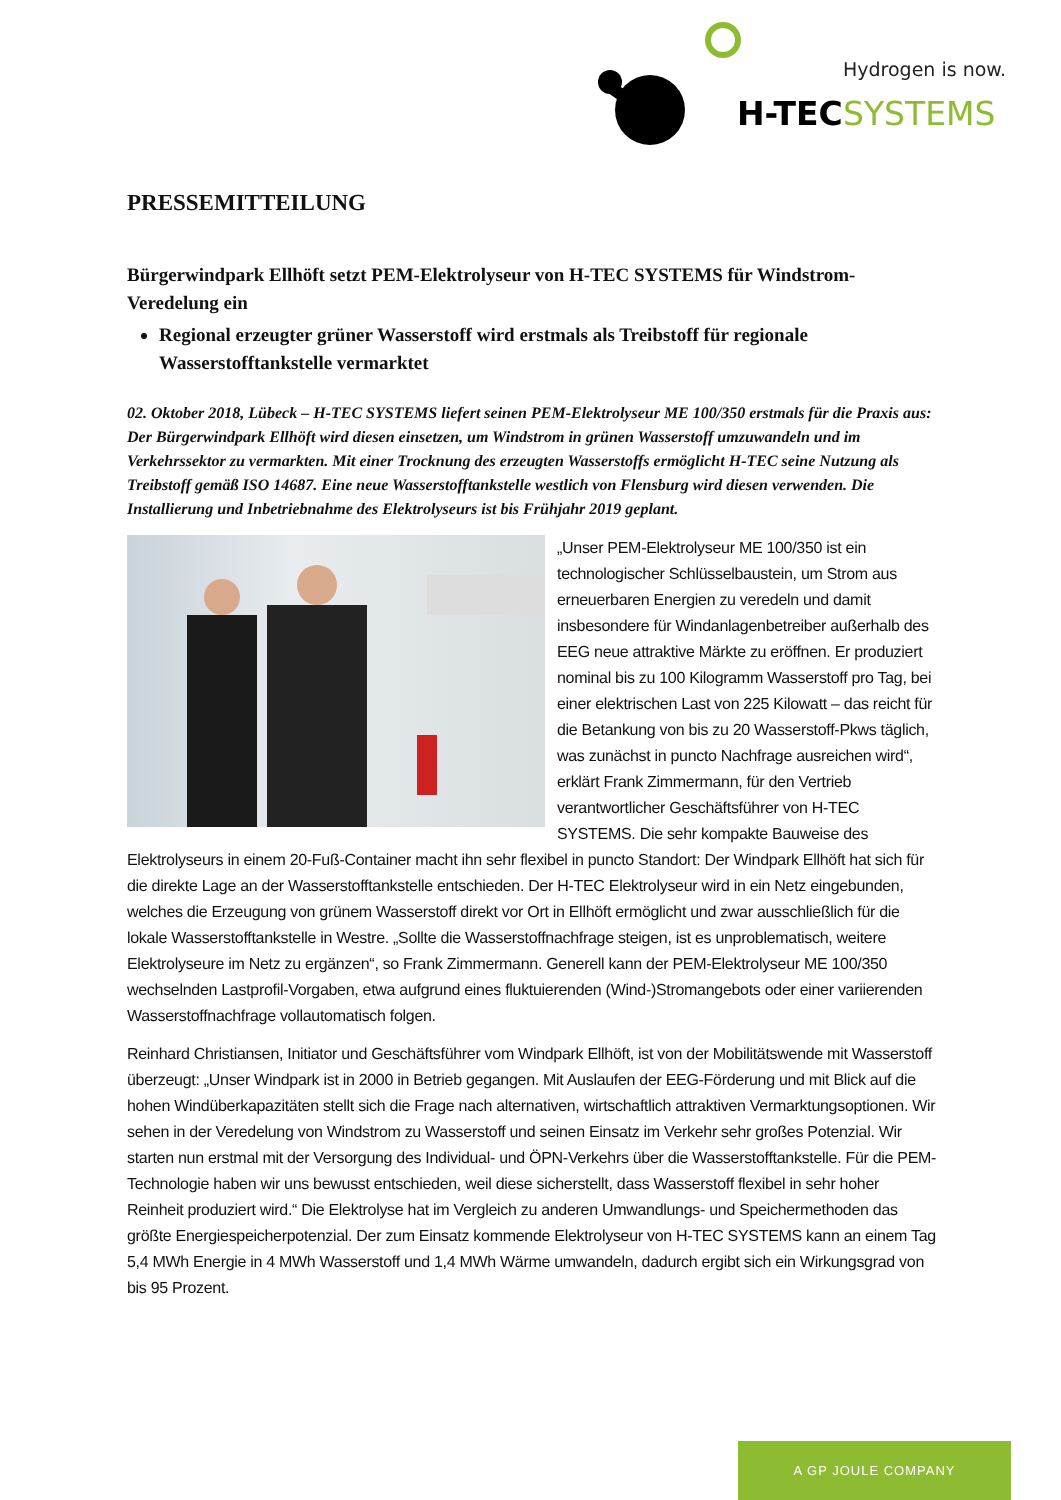Hydrogen is now.
H-TEC
SYSTEMS
PRESSEMITTEILUNG
Bürgerwindpark Ellhöft setzt PEM-Elektrolyseur von H-TEC SYSTEMS für Windstrom-Veredelung ein
Regional erzeugter grüner Wasserstoff wird erstmals als Treibstoff für regionale Wasserstofftankstelle vermarktet
02. Oktober 2018, Lübeck – H-TEC SYSTEMS liefert seinen PEM-Elektrolyseur ME 100/350 erstmals für die Praxis aus: Der Bürgerwindpark Ellhöft wird diesen einsetzen, um Windstrom in grünen Wasserstoff umzuwandeln und im Verkehrssektor zu vermarkten. Mit einer Trocknung des erzeugten Wasserstoffs ermöglicht H-TEC seine Nutzung als Treibstoff gemäß ISO 14687. Eine neue Wasserstofftankstelle westlich von Flensburg wird diesen verwenden. Die Installierung und Inbetriebnahme des Elektrolyseurs ist bis Frühjahr 2019 geplant.
„Unser PEM-Elektrolyseur ME 100/350 ist ein technologischer Schlüsselbaustein, um Strom aus erneuerbaren Energien zu veredeln und damit insbesondere für Windanlagenbetreiber außerhalb des EEG neue attraktive Märkte zu eröffnen. Er produziert nominal bis zu 100 Kilogramm Wasserstoff pro Tag, bei einer elektrischen Last von 225 Kilowatt – das reicht für die Betankung von bis zu 20 Wasserstoff-Pkws täglich, was zunächst in puncto Nachfrage ausreichen wird“, erklärt Frank Zimmermann, für den Vertrieb verantwortlicher Geschäftsführer von H-TEC SYSTEMS. Die sehr kompakte Bauweise des Elektrolyseurs in einem 20-Fuß-Container macht ihn sehr flexibel in puncto Standort: Der Windpark Ellhöft hat sich für die direkte Lage an der Wasserstofftankstelle entschieden. Der H-TEC Elektrolyseur wird in ein Netz eingebunden, welches die Erzeugung von grünem Wasserstoff direkt vor Ort in Ellhöft ermöglicht und zwar ausschließlich für die lokale Wasserstofftankstelle in Westre. „Sollte die Wasserstoffnachfrage steigen, ist es unproblematisch, weitere Elektrolyseure im Netz zu ergänzen“, so Frank Zimmermann. Generell kann der PEM-Elektrolyseur ME 100/350 wechselnden Lastprofil-Vorgaben, etwa aufgrund eines fluktuierenden (Wind-)Stromangebots oder einer variierenden Wasserstoffnachfrage vollautomatisch folgen.
Reinhard Christiansen, Initiator und Geschäftsführer vom Windpark Ellhöft, ist von der Mobilitätswende mit Wasserstoff überzeugt: „Unser Windpark ist in 2000 in Betrieb gegangen. Mit Auslaufen der EEG-Förderung und mit Blick auf die hohen Windüberkapazitäten stellt sich die Frage nach alternativen, wirtschaftlich attraktiven Vermarktungsoptionen. Wir sehen in der Veredelung von Windstrom zu Wasserstoff und seinen Einsatz im Verkehr sehr großes Potenzial. Wir starten nun erstmal mit der Versorgung des Individual- und ÖPN-Verkehrs über die Wasserstofftankstelle. Für die PEM-Technologie haben wir uns bewusst entschieden, weil diese sicherstellt, dass Wasserstoff flexibel in sehr hoher Reinheit produziert wird.“ Die Elektrolyse hat im Vergleich zu anderen Umwandlungs- und Speichermethoden das größte Energiespeicherpotenzial. Der zum Einsatz kommende Elektrolyseur von H-TEC SYSTEMS kann an einem Tag 5,4 MWh Energie in 4 MWh Wasserstoff und 1,4 MWh Wärme umwandeln, dadurch ergibt sich ein Wirkungsgrad von bis 95 Prozent.
A GP JOULE COMPANY